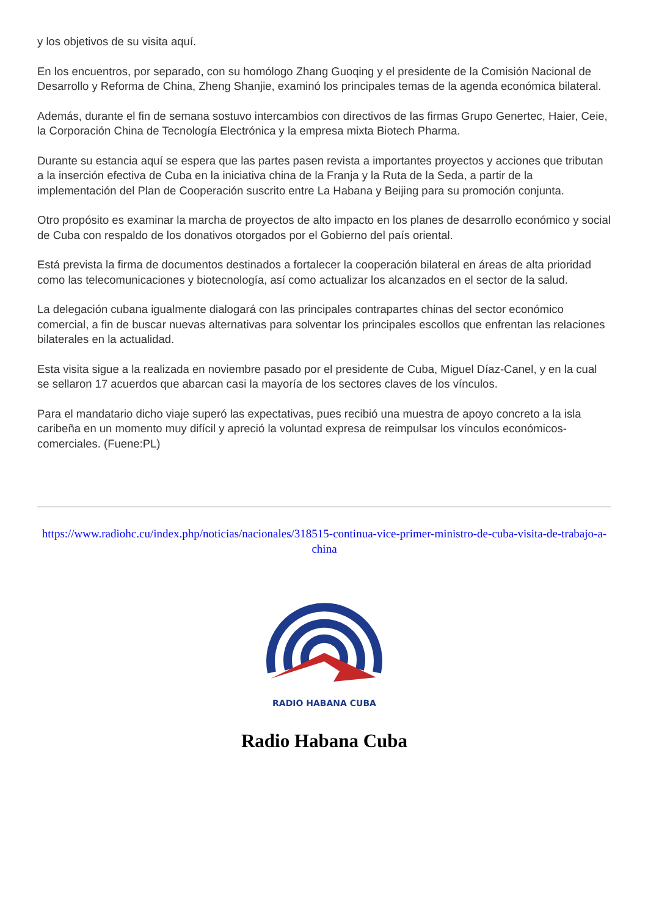y los objetivos de su visita aquí.
En los encuentros, por separado, con su homólogo Zhang Guoqing y el presidente de la Comisión Nacional de Desarrollo y Reforma de China, Zheng Shanjie, examinó los principales temas de la agenda económica bilateral.
Además, durante el fin de semana sostuvo intercambios con directivos de las firmas Grupo Genertec, Haier, Ceie, la Corporación China de Tecnología Electrónica y la empresa mixta Biotech Pharma.
Durante su estancia aquí se espera que las partes pasen revista a importantes proyectos y acciones que tributan a la inserción efectiva de Cuba en la iniciativa china de la Franja y la Ruta de la Seda, a partir de la implementación del Plan de Cooperación suscrito entre La Habana y Beijing para su promoción conjunta.
Otro propósito es examinar la marcha de proyectos de alto impacto en los planes de desarrollo económico y social de Cuba con respaldo de los donativos otorgados por el Gobierno del país oriental.
Está prevista la firma de documentos destinados a fortalecer la cooperación bilateral en áreas de alta prioridad como las telecomunicaciones y biotecnología, así como actualizar los alcanzados en el sector de la salud.
La delegación cubana igualmente dialogará con las principales contrapartes chinas del sector económico comercial, a fin de buscar nuevas alternativas para solventar los principales escollos que enfrentan las relaciones bilaterales en la actualidad.
Esta visita sigue a la realizada en noviembre pasado por el presidente de Cuba, Miguel Díaz-Canel, y en la cual se sellaron 17 acuerdos que abarcan casi la mayoría de los sectores claves de los vínculos.
Para el mandatario dicho viaje superó las expectativas, pues recibió una muestra de apoyo concreto a la isla caribeña en un momento muy difícil y apreció la voluntad expresa de reimpulsar los vínculos económicos-comerciales. (Fuene:PL)
https://www.radiohc.cu/index.php/noticias/nacionales/318515-continua-vice-primer-ministro-de-cuba-visita-de-trabajo-a-china
RADIO HABANA CUBA
Radio Habana Cuba